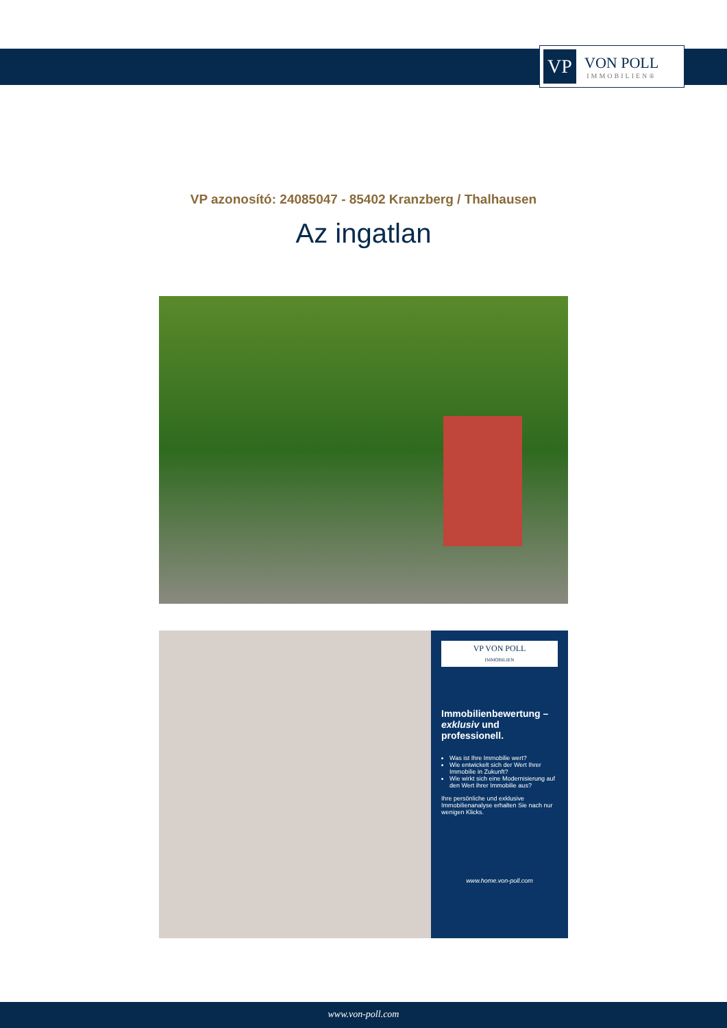VP
VON POLL
IMMOBILIEN®
VP azonosító: 24085047 - 85402 Kranzberg / Thalhausen
Az ingatlan
VP VON POLL
IMMOBILIEN
Immobilienbewertung – exklusiv und professionell.
Was ist Ihre Immobilie wert?
Wie entwickelt sich der Wert Ihrer Immobilie in Zukunft?
Wie wirkt sich eine Modernisierung auf den Wert ihrer Immobilie aus?
Ihre persönliche und exklusive Immobilienanalyse erhalten Sie nach nur wenigen Klicks.
www.home.von-poll.com
www.von-poll.com